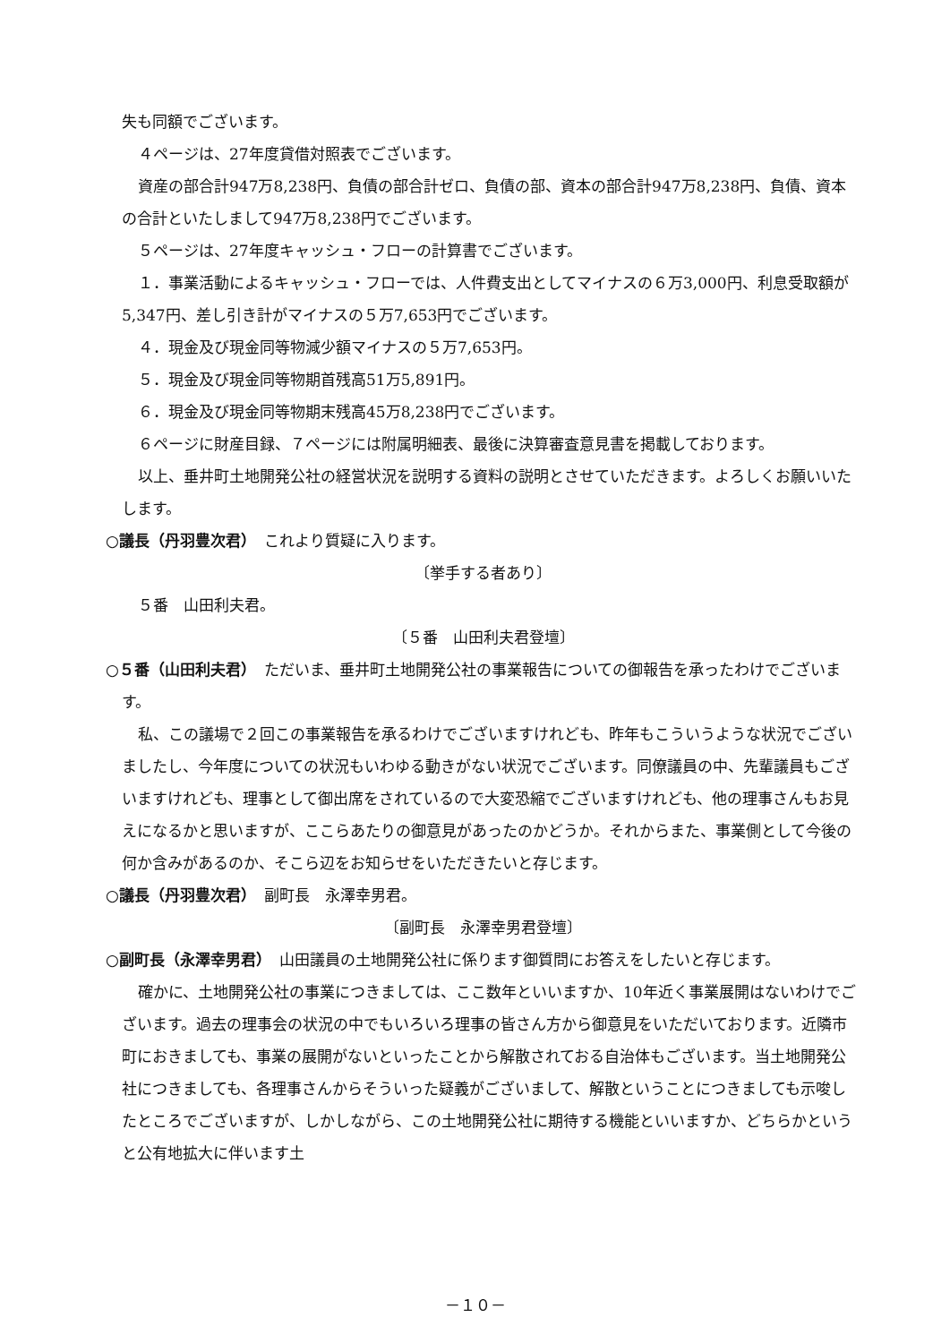失も同額でございます。
４ページは、27年度貸借対照表でございます。
資産の部合計947万8,238円、負債の部合計ゼロ、負債の部、資本の部合計947万8,238円、負債、資本の合計といたしまして947万8,238円でございます。
５ページは、27年度キャッシュ・フローの計算書でございます。
１．事業活動によるキャッシュ・フローでは、人件費支出としてマイナスの６万3,000円、利息受取額が5,347円、差し引き計がマイナスの５万7,653円でございます。
４．現金及び現金同等物減少額マイナスの５万7,653円。
５．現金及び現金同等物期首残高51万5,891円。
６．現金及び現金同等物期末残高45万8,238円でございます。
６ページに財産目録、７ページには附属明細表、最後に決算審査意見書を掲載しております。
以上、垂井町土地開発公社の経営状況を説明する資料の説明とさせていただきます。よろしくお願いいたします。
○議長（丹羽豊次君）　これより質疑に入ります。
〔挙手する者あり〕
５番　山田利夫君。
〔５番　山田利夫君登壇〕
○５番（山田利夫君）　ただいま、垂井町土地開発公社の事業報告についての御報告を承ったわけでございます。
私、この議場で２回この事業報告を承るわけでございますけれども、昨年もこういうような状況でございましたし、今年度についての状況もいわゆる動きがない状況でございます。同僚議員の中、先輩議員もございますけれども、理事として御出席をされているので大変恐縮でございますけれども、他の理事さんもお見えになるかと思いますが、ここらあたりの御意見があったのかどうか。それからまた、事業側として今後の何か含みがあるのか、そこら辺をお知らせをいただきたいと存じます。
○議長（丹羽豊次君）　副町長　永澤幸男君。
〔副町長　永澤幸男君登壇〕
○副町長（永澤幸男君）　山田議員の土地開発公社に係ります御質問にお答えをしたいと存じます。
確かに、土地開発公社の事業につきましては、ここ数年といいますか、10年近く事業展開はないわけでございます。過去の理事会の状況の中でもいろいろ理事の皆さん方から御意見をいただいております。近隣市町におきましても、事業の展開がないといったことから解散されておる自治体もございます。当土地開発公社につきましても、各理事さんからそういった疑義がございまして、解散ということにつきましても示唆したところでございますが、しかしながら、この土地開発公社に期待する機能といいますか、どちらかというと公有地拡大に伴います土
－１０－